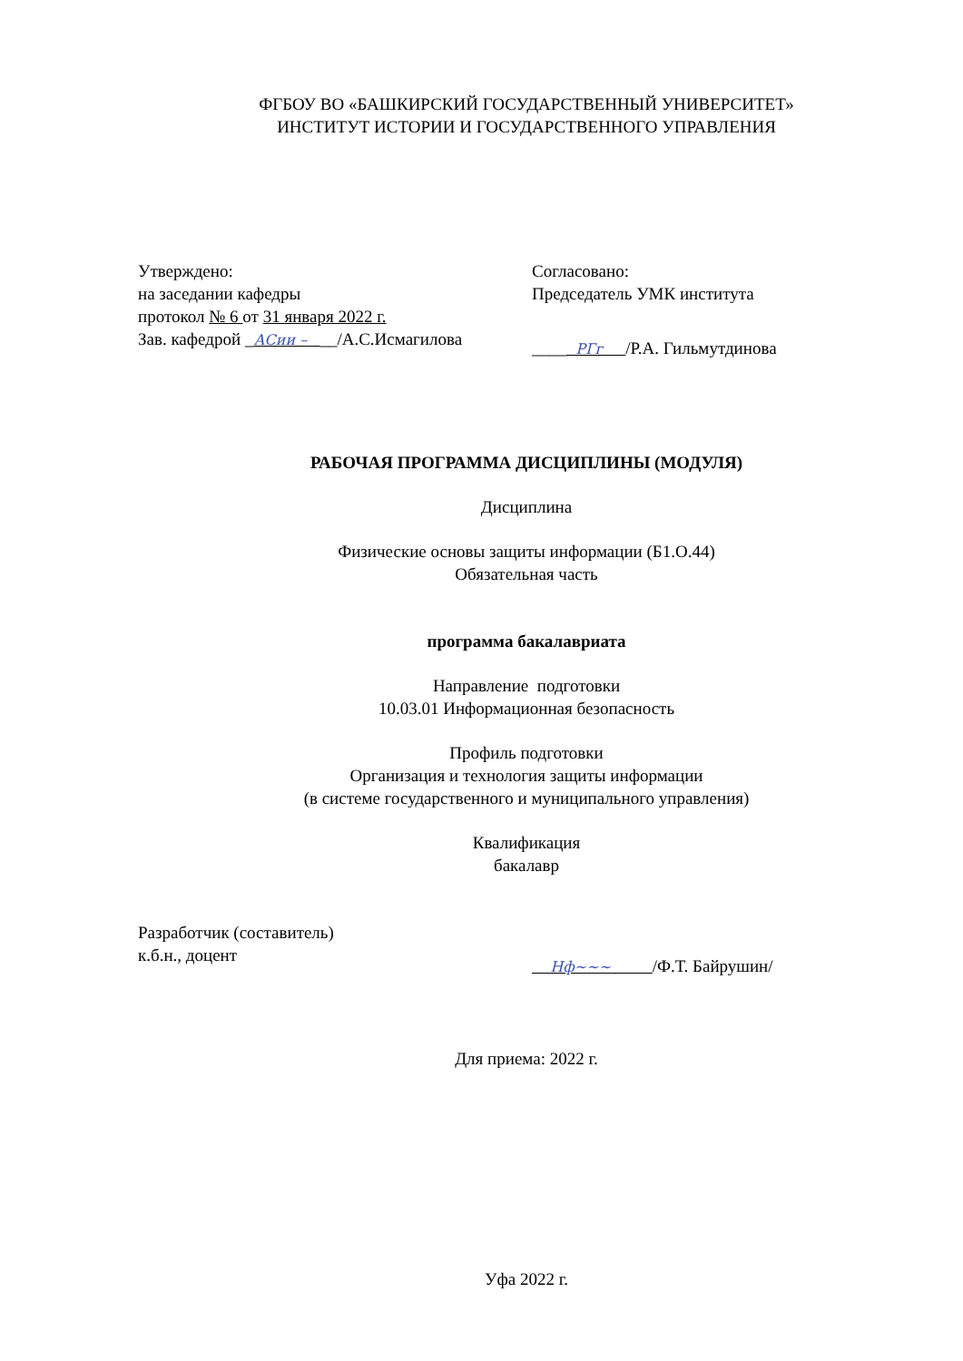ФГБОУ ВО «БАШКИРСКИЙ ГОСУДАРСТВЕННЫЙ УНИВЕРСИТЕТ»
ИНСТИТУТ ИСТОРИИ И ГОСУДАРСТВЕННОГО УПРАВЛЕНИЯ
Утверждено:
на заседании кафедры
протокол № 6 от 31 января 2022 г.
Зав. кафедрой _АСии – __/А.С.Исмагилова
Согласовано:
Председатель УМК института
____ РГг /Р.А. Гильмутдинова
РАБОЧАЯ ПРОГРАММА ДИСЦИПЛИНЫ (МОДУЛЯ)
Дисциплина
Физические основы защиты информации (Б1.О.44)
Обязательная часть
программа бакалавриата
Направление подготовки
10.03.01 Информационная безопасность
Профиль подготовки
Организация и технология защиты информации
(в системе государственного и муниципального управления)
Квалификация
бакалавр
Разработчик (составитель)
к.б.н., доцент
Нф~~~ /Ф.Т. Байрушин/
Для приема: 2022 г.
Уфа 2022 г.